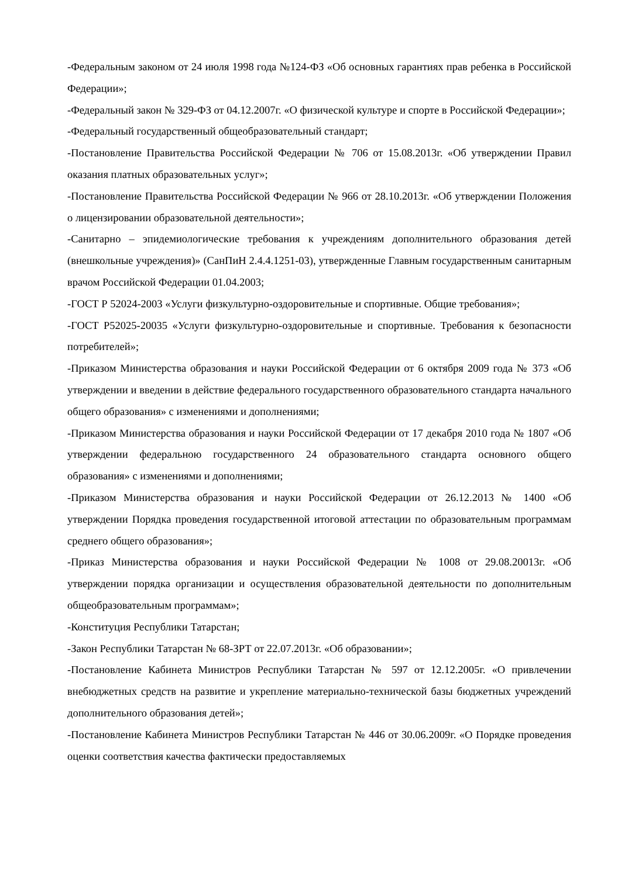-Федеральным законом от 24 июля 1998 года №124-ФЗ «Об основных гарантиях прав ребенка в Российской Федерации»;
-Федеральный закон № 329-ФЗ от 04.12.2007г. «О физической культуре и спорте в Российской Федерации»;
-Федеральный государственный общеобразовательный стандарт;
-Постановление Правительства Российской Федерации № 706 от 15.08.2013г. «Об утверждении Правил оказания платных образовательных услуг»;
-Постановление Правительства Российской Федерации № 966 от 28.10.2013г. «Об утверждении Положения о лицензировании образовательной деятельности»;
-Санитарно – эпидемиологические требования к учреждениям дополнительного образования детей (внешкольные учреждения)» (СанПиН 2.4.4.1251-03), утвержденные Главным государственным санитарным врачом Российской Федерации 01.04.2003;
-ГОСТ Р 52024-2003 «Услуги физкультурно-оздоровительные и спортивные. Общие требования»;
-ГОСТ Р52025-20035 «Услуги физкультурно-оздоровительные и спортивные. Требования к безопасности потребителей»;
-Приказом Министерства образования и науки Российской Федерации от 6 октября 2009 года № 373 «Об утверждении и введении в действие федерального государственного образовательного стандарта начального общего образования» с изменениями и дополнениями;
-Приказом Министерства образования и науки Российской Федерации от 17 декабря 2010 года № 1807 «Об утверждении федеральною государственного 24 образовательного стандарта основного общего образования» с изменениями и дополнениями;
-Приказом Министерства образования и науки Российской Федерации от 26.12.2013 № 1400 «Об утверждении Порядка проведения государственной итоговой аттестации по образовательным программам среднего общего образования»;
-Приказ Министерства образования и науки Российской Федерации № 1008 от 29.08.20013г. «Об утверждении порядка организации и осуществления образовательной деятельности по дополнительным общеобразовательным программам»;
-Конституция Республики Татарстан;
-Закон Республики Татарстан № 68-ЗРТ от 22.07.2013г. «Об образовании»;
-Постановление Кабинета Министров Республики Татарстан № 597 от 12.12.2005г. «О привлечении внебюджетных средств на развитие и укрепление материально-технической базы бюджетных учреждений дополнительного образования детей»;
-Постановление Кабинета Министров Республики Татарстан № 446 от 30.06.2009г. «О Порядке проведения оценки соответствия качества фактически предоставляемых